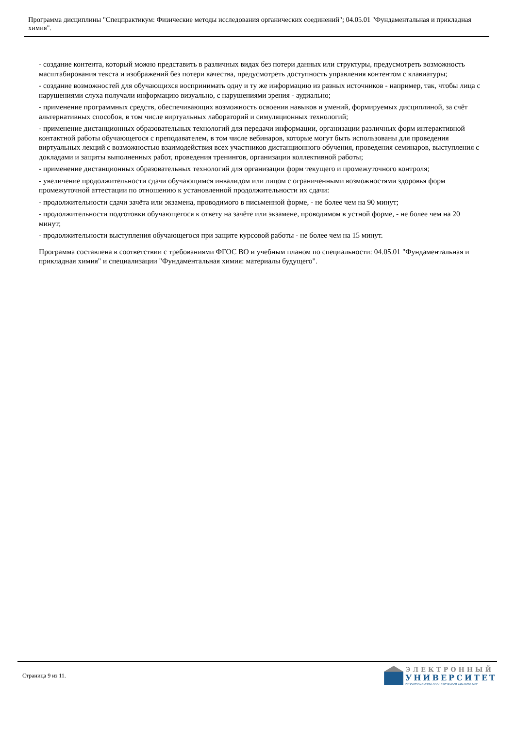Программа дисциплины "Спецпрактикум: Физические методы исследования органических соединений"; 04.05.01 "Фундаментальная и прикладная химия".
- создание контента, который можно представить в различных видах без потери данных или структуры, предусмотреть возможность масштабирования текста и изображений без потери качества, предусмотреть доступность управления контентом с клавиатуры;
- создание возможностей для обучающихся воспринимать одну и ту же информацию из разных источников - например, так, чтобы лица с нарушениями слуха получали информацию визуально, с нарушениями зрения - аудиально;
- применение программных средств, обеспечивающих возможность освоения навыков и умений, формируемых дисциплиной, за счёт альтернативных способов, в том числе виртуальных лабораторий и симуляционных технологий;
- применение дистанционных образовательных технологий для передачи информации, организации различных форм интерактивной контактной работы обучающегося с преподавателем, в том числе вебинаров, которые могут быть использованы для проведения виртуальных лекций с возможностью взаимодействия всех участников дистанционного обучения, проведения семинаров, выступления с докладами и защиты выполненных работ, проведения тренингов, организации коллективной работы;
- применение дистанционных образовательных технологий для организации форм текущего и промежуточного контроля;
- увеличение продолжительности сдачи обучающимся инвалидом или лицом с ограниченными возможностями здоровья форм промежуточной аттестации по отношению к установленной продолжительности их сдачи:
- продолжительности сдачи зачёта или экзамена, проводимого в письменной форме, - не более чем на 90 минут;
- продолжительности подготовки обучающегося к ответу на зачёте или экзамене, проводимом в устной форме, - не более чем на 20 минут;
- продолжительности выступления обучающегося при защите курсовой работы - не более чем на 15 минут.
Программа составлена в соответствии с требованиями ФГОС ВО и учебным планом по специальности: 04.05.01 "Фундаментальная и прикладная химия" и специализации "Фундаментальная химия: материалы будущего".
Страница 9 из 11.
ЭЛЕКТРОННЫЙ
УНИВЕРСИТЕТ
ИНФОРМАЦИОННО-АНАЛИТИЧЕСКАЯ СИСТЕМА КФУ